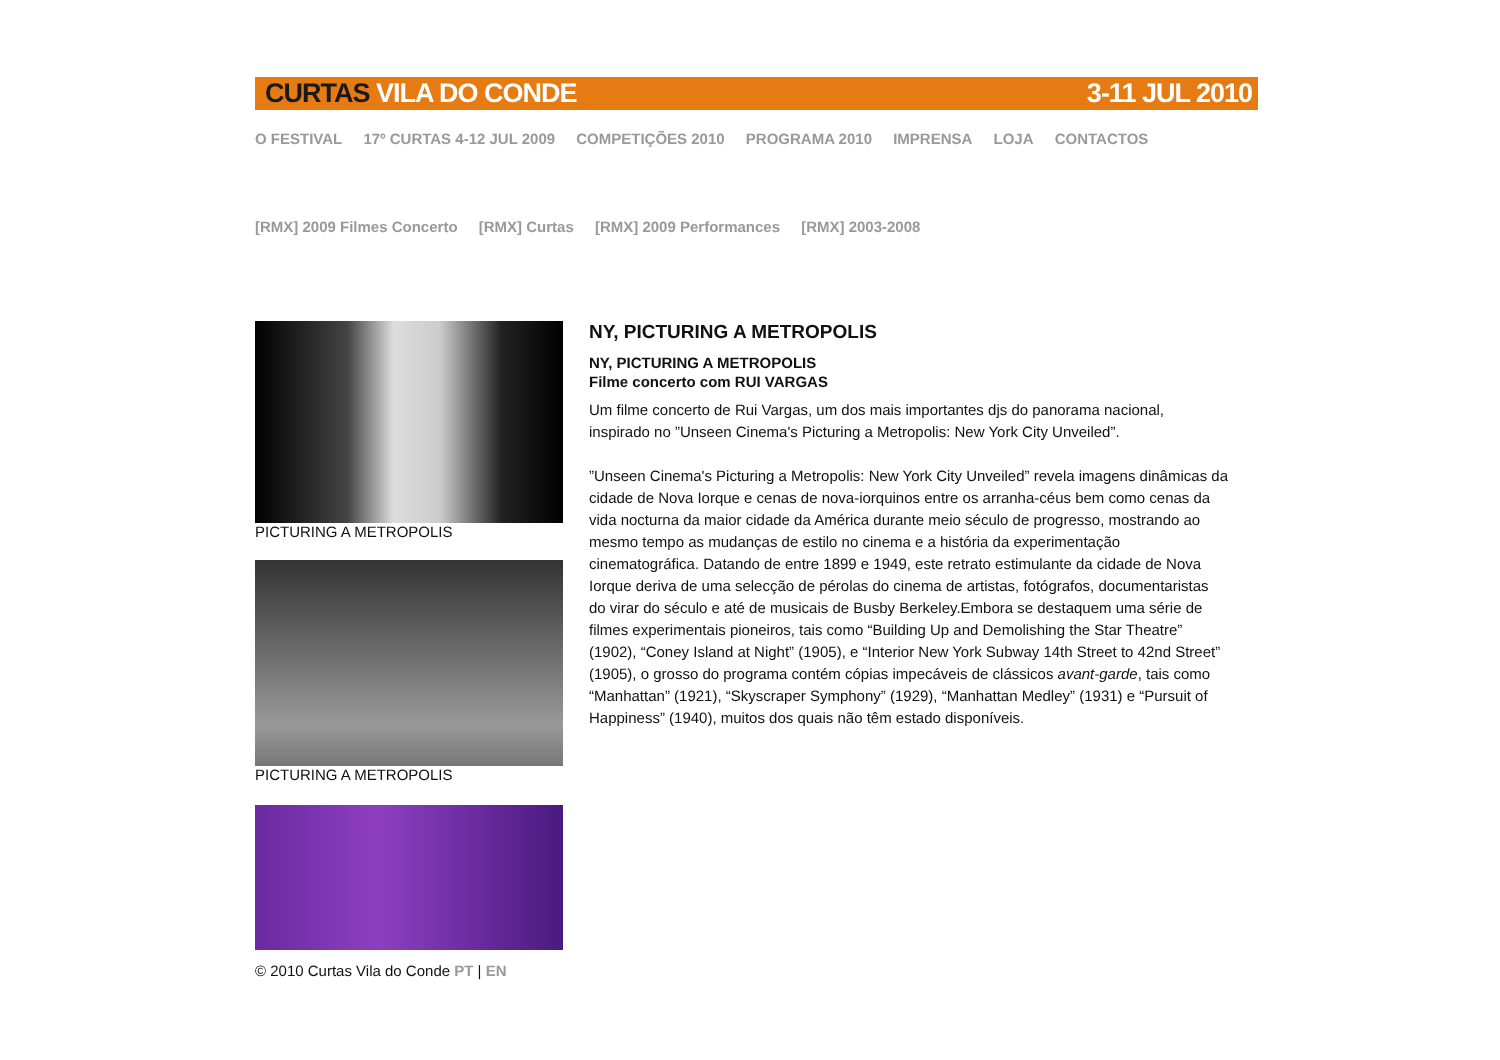CURTAS VILA DO CONDE 3-11 JUL 2010
O FESTIVAL 17º CURTAS 4-12 JUL 2009 COMPETIÇÕES 2010 PROGRAMA 2010 IMPRENSA LOJA CONTACTOS
[RMX] 2009 Filmes Concerto [RMX] Curtas [RMX] 2009 Performances [RMX] 2003-2008
PICTURING A METROPOLIS
PICTURING A METROPOLIS
© 2010 Curtas Vila do Conde PT | EN
NY, PICTURING A METROPOLIS
NY, PICTURING A METROPOLIS
Filme concerto com RUI VARGAS
Um filme concerto de Rui Vargas, um dos mais importantes djs do panorama nacional, inspirado no ”Unseen Cinema's Picturing a Metropolis: New York City Unveiled”.
”Unseen Cinema's Picturing a Metropolis: New York City Unveiled” revela imagens dinâmicas da cidade de Nova Iorque e cenas de nova-iorquinos entre os arranha-céus bem como cenas da vida nocturna da maior cidade da América durante meio século de progresso, mostrando ao mesmo tempo as mudanças de estilo no cinema e a história da experimentação cinematográfica. Datando de entre 1899 e 1949, este retrato estimulante da cidade de Nova Iorque deriva de uma selecção de pérolas do cinema de artistas, fotógrafos, documentaristas do virar do século e até de musicais de Busby Berkeley.Embora se destaquem uma série de filmes experimentais pioneiros, tais como “Building Up and Demolishing the Star Theatre” (1902), “Coney Island at Night” (1905), e “Interior New York Subway 14th Street to 42nd Street” (1905), o grosso do programa contém cópias impecáveis de clássicos avant-garde, tais como “Manhattan” (1921), “Skyscraper Symphony” (1929), “Manhattan Medley” (1931) e “Pursuit of Happiness” (1940), muitos dos quais não têm estado disponíveis.